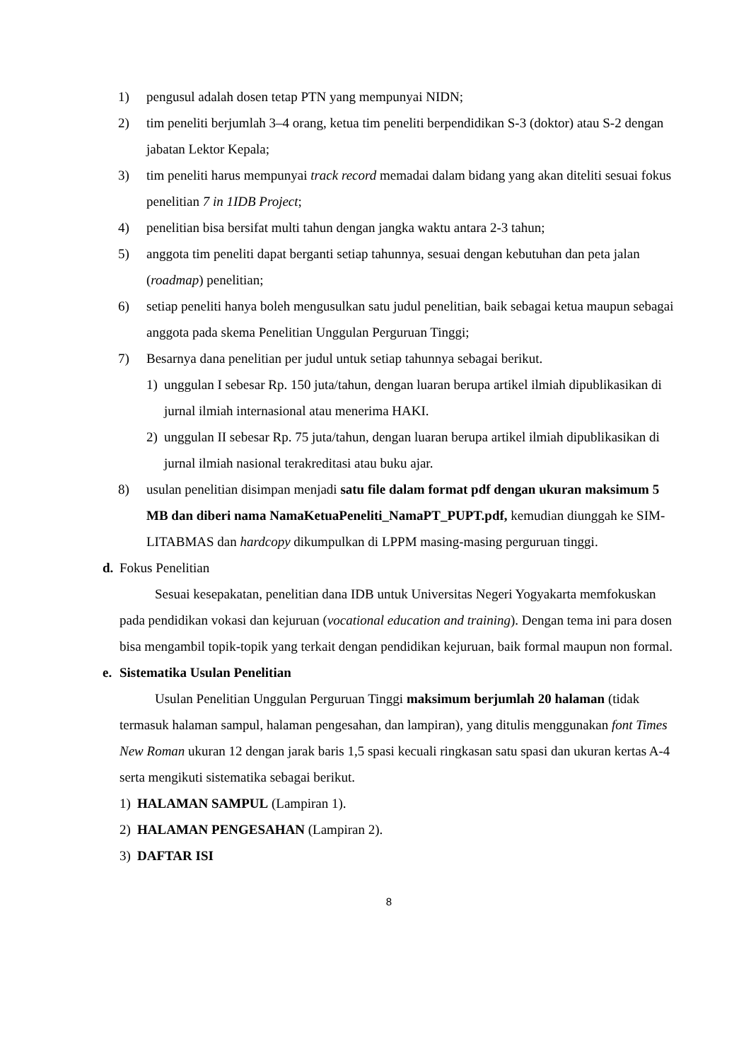1) pengusul adalah dosen tetap PTN yang mempunyai NIDN;
2) tim peneliti berjumlah 3–4 orang, ketua tim peneliti berpendidikan S-3 (doktor) atau S-2 dengan jabatan Lektor Kepala;
3) tim peneliti harus mempunyai track record memadai dalam bidang yang akan diteliti sesuai fokus penelitian 7 in 1IDB Project;
4) penelitian bisa bersifat multi tahun dengan jangka waktu antara 2-3 tahun;
5) anggota tim peneliti dapat berganti setiap tahunnya, sesuai dengan kebutuhan dan peta jalan (roadmap) penelitian;
6) setiap peneliti hanya boleh mengusulkan satu judul penelitian, baik sebagai ketua maupun sebagai anggota pada skema Penelitian Unggulan Perguruan Tinggi;
7) Besarnya dana penelitian per judul untuk setiap tahunnya sebagai berikut.
1) unggulan I sebesar Rp. 150 juta/tahun, dengan luaran berupa artikel ilmiah dipublikasikan di jurnal ilmiah internasional atau menerima HAKI.
2) unggulan II sebesar Rp. 75 juta/tahun, dengan luaran berupa artikel ilmiah dipublikasikan di jurnal ilmiah nasional terakreditasi atau buku ajar.
8) usulan penelitian disimpan menjadi satu file dalam format pdf dengan ukuran maksimum 5 MB dan diberi nama NamaKetuaPeneliti_NamaPT_PUPT.pdf, kemudian diunggah ke SIM-LITABMAS dan hardcopy dikumpulkan di LPPM masing-masing perguruan tinggi.
d. Fokus Penelitian
Sesuai kesepakatan, penelitian dana IDB untuk Universitas Negeri Yogyakarta memfokuskan pada pendidikan vokasi dan kejuruan (vocational education and training). Dengan tema ini para dosen bisa mengambil topik-topik yang terkait dengan pendidikan kejuruan, baik formal maupun non formal.
e. Sistematika Usulan Penelitian
Usulan Penelitian Unggulan Perguruan Tinggi maksimum berjumlah 20 halaman (tidak termasuk halaman sampul, halaman pengesahan, dan lampiran), yang ditulis menggunakan font Times New Roman ukuran 12 dengan jarak baris 1,5 spasi kecuali ringkasan satu spasi dan ukuran kertas A-4 serta mengikuti sistematika sebagai berikut.
1) HALAMAN SAMPUL (Lampiran 1).
2) HALAMAN PENGESAHAN (Lampiran 2).
3) DAFTAR ISI
8